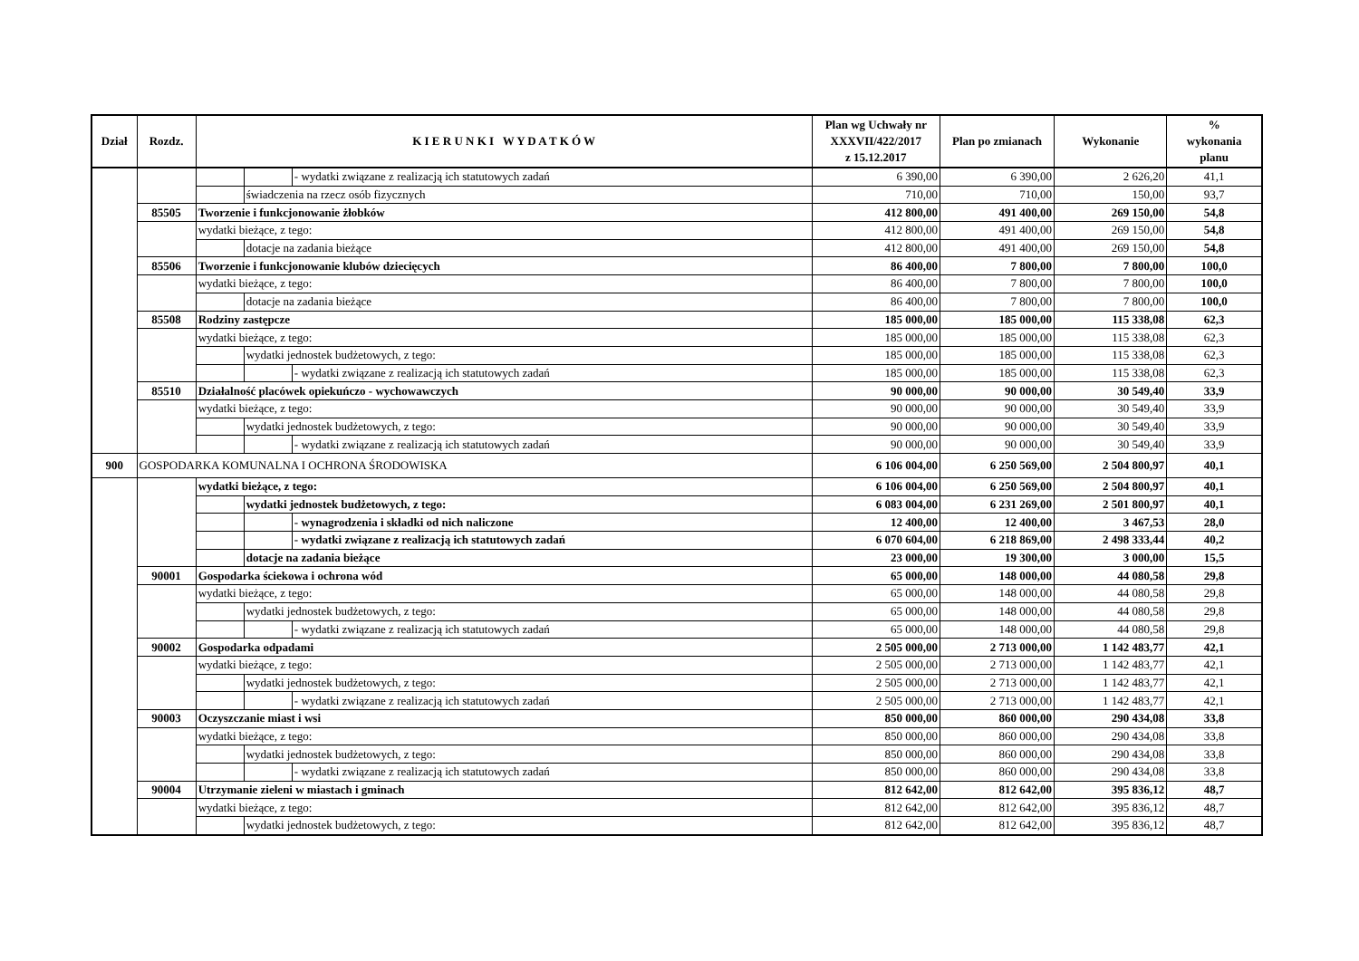| Dział | Rozdz. | K I E R U N K I W Y D A T K Ó W | | | Plan wg Uchwały nr XXXVII/422/2017 z 15.12.2017 | Plan po zmianach | Wykonanie | % wykonania planu |
| --- | --- | --- | --- | --- | --- | --- | --- | --- |
| | | | | - wydatki związane z realizacją ich statutowych zadań | 6 390,00 | 6 390,00 | 2 626,20 | 41,1 |
| | | | świadczenia na rzecz osób fizycznych | | 710,00 | 710,00 | 150,00 | 93,7 |
| | 85505 | Tworzenie i funkcjonowanie żłobków | | | 412 800,00 | 491 400,00 | 269 150,00 | 54,8 |
| | | wydatki bieżące, z tego: | | | 412 800,00 | 491 400,00 | 269 150,00 | 54,8 |
| | | | dotacje na zadania bieżące | | 412 800,00 | 491 400,00 | 269 150,00 | 54,8 |
| | 85506 | Tworzenie i funkcjonowanie klubów dziecięcych | | | 86 400,00 | 7 800,00 | 7 800,00 | 100,0 |
| | | wydatki bieżące, z tego: | | | 86 400,00 | 7 800,00 | 7 800,00 | 100,0 |
| | | | dotacje na zadania bieżące | | 86 400,00 | 7 800,00 | 7 800,00 | 100,0 |
| | 85508 | Rodziny zastępcze | | | 185 000,00 | 185 000,00 | 115 338,08 | 62,3 |
| | | wydatki bieżące, z tego: | | | 185 000,00 | 185 000,00 | 115 338,08 | 62,3 |
| | | | wydatki jednostek budżetowych, z tego: | | 185 000,00 | 185 000,00 | 115 338,08 | 62,3 |
| | | | | - wydatki związane z realizacją ich statutowych zadań | 185 000,00 | 185 000,00 | 115 338,08 | 62,3 |
| | 85510 | Działalność placówek opiekuńczo - wychowawczych | | | 90 000,00 | 90 000,00 | 30 549,40 | 33,9 |
| | | wydatki bieżące, z tego: | | | 90 000,00 | 90 000,00 | 30 549,40 | 33,9 |
| | | | wydatki jednostek budżetowych, z tego: | | 90 000,00 | 90 000,00 | 30 549,40 | 33,9 |
| | | | | - wydatki związane z realizacją ich statutowych zadań | 90 000,00 | 90 000,00 | 30 549,40 | 33,9 |
| 900 | GOSPODARKA KOMUNALNA I OCHRONA ŚRODOWISKA | | | | 6 106 004,00 | 6 250 569,00 | 2 504 800,97 | 40,1 |
| | | wydatki bieżące, z tego: | | | 6 106 004,00 | 6 250 569,00 | 2 504 800,97 | 40,1 |
| | | | wydatki jednostek budżetowych, z tego: | | 6 083 004,00 | 6 231 269,00 | 2 501 800,97 | 40,1 |
| | | | | - wynagrodzenia i składki od nich naliczone | 12 400,00 | 12 400,00 | 3 467,53 | 28,0 |
| | | | | - wydatki związane z realizacją ich statutowych zadań | 6 070 604,00 | 6 218 869,00 | 2 498 333,44 | 40,2 |
| | | | dotacje na zadania bieżące | | 23 000,00 | 19 300,00 | 3 000,00 | 15,5 |
| | 90001 | Gospodarka ściekowa i ochrona wód | | | 65 000,00 | 148 000,00 | 44 080,58 | 29,8 |
| | | wydatki bieżące, z tego: | | | 65 000,00 | 148 000,00 | 44 080,58 | 29,8 |
| | | | wydatki jednostek budżetowych, z tego: | | 65 000,00 | 148 000,00 | 44 080,58 | 29,8 |
| | | | | - wydatki związane z realizacją ich statutowych zadań | 65 000,00 | 148 000,00 | 44 080,58 | 29,8 |
| | 90002 | Gospodarka odpadami | | | 2 505 000,00 | 2 713 000,00 | 1 142 483,77 | 42,1 |
| | | wydatki bieżące, z tego: | | | 2 505 000,00 | 2 713 000,00 | 1 142 483,77 | 42,1 |
| | | | wydatki jednostek budżetowych, z tego: | | 2 505 000,00 | 2 713 000,00 | 1 142 483,77 | 42,1 |
| | | | | - wydatki związane z realizacją ich statutowych zadań | 2 505 000,00 | 2 713 000,00 | 1 142 483,77 | 42,1 |
| | 90003 | Oczyszczanie miast i wsi | | | 850 000,00 | 860 000,00 | 290 434,08 | 33,8 |
| | | wydatki bieżące, z tego: | | | 850 000,00 | 860 000,00 | 290 434,08 | 33,8 |
| | | | wydatki jednostek budżetowych, z tego: | | 850 000,00 | 860 000,00 | 290 434,08 | 33,8 |
| | | | | - wydatki związane z realizacją ich statutowych zadań | 850 000,00 | 860 000,00 | 290 434,08 | 33,8 |
| | 90004 | Utrzymanie zieleni w miastach i gminach | | | 812 642,00 | 812 642,00 | 395 836,12 | 48,7 |
| | | wydatki bieżące, z tego: | | | 812 642,00 | 812 642,00 | 395 836,12 | 48,7 |
| | | | wydatki jednostek budżetowych, z tego: | | 812 642,00 | 812 642,00 | 395 836,12 | 48,7 |